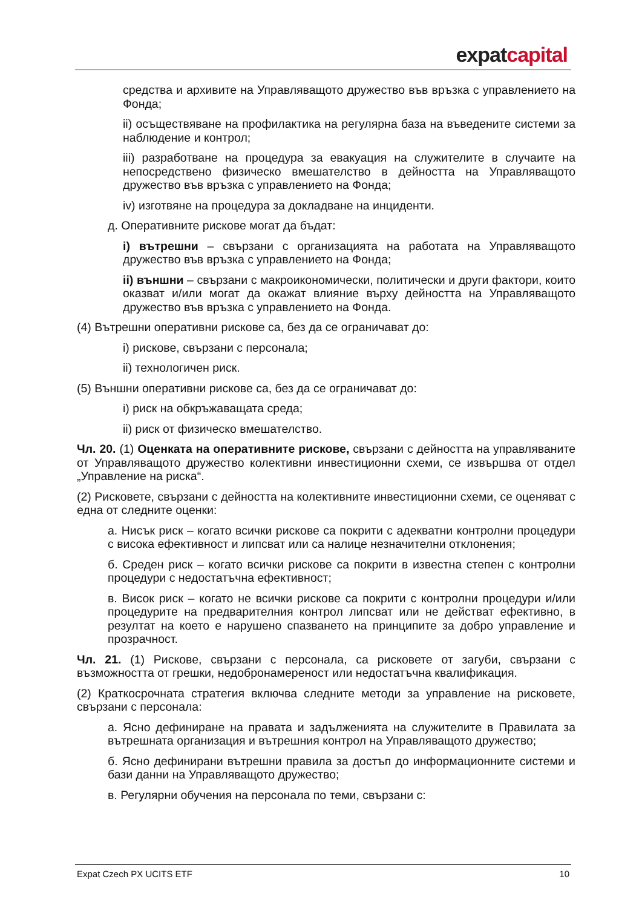expat capital
средства и архивите на Управляващото дружество във връзка с управлението на Фонда;
ii) осъществяване на профилактика на регулярна база на въведените системи за наблюдение и контрол;
iii) разработване на процедура за евакуация на служителите в случаите на непосредствено физическо вмешателство в дейността на Управляващото дружество във връзка с управлението на Фонда;
iv) изготвяне на процедура за докладване на инциденти.
д. Оперативните рискове могат да бъдат:
i) вътрешни – свързани с организацията на работата на Управляващото дружество във връзка с управлението на Фонда;
ii) външни – свързани с макроикономически, политически и други фактори, които оказват и/или могат да окажат влияние върху дейността на Управляващото дружество във връзка с управлението на Фонда.
(4) Вътрешни оперативни рискове са, без да се ограничават до:
i) рискове, свързани с персонала;
ii) технологичен риск.
(5) Външни оперативни рискове са, без да се ограничават до:
i) риск на обкръжаващата среда;
ii) риск от физическо вмешателство.
Чл. 20. (1) Оценката на оперативните рискове, свързани с дейността на управляваните от Управляващото дружество колективни инвестиционни схеми, се извършва от отдел „Управление на риска“.
(2) Рисковете, свързани с дейността на колективните инвестиционни схеми, се оценяват с една от следните оценки:
а. Нисък риск – когато всички рискове са покрити с адекватни контролни процедури с висока ефективност и липсват или са налице незначителни отклонения;
б. Среден риск – когато всички рискове са покрити в известна степен с контролни процедури с недостатъчна ефективност;
в. Висок риск – когато не всички рискове са покрити с контролни процедури и/или процедурите на предварителния контрол липсват или не действат ефективно, в резултат на което е нарушено спазването на принципите за добро управление и прозрачност.
Чл. 21. (1) Рискове, свързани с персонала, са рисковете от загуби, свързани с възможността от грешки, недобронамереност или недостатъчна квалификация.
(2) Краткосрочната стратегия включва следните методи за управление на рисковете, свързани с персонала:
а. Ясно дефиниране на правата и задълженията на служителите в Правилата за вътрешната организация и вътрешния контрол на Управляващото дружество;
б. Ясно дефинирани вътрешни правила за достъп до информационните системи и бази данни на Управляващото дружество;
в. Регулярни обучения на персонала по теми, свързани с:
Expat Czech PX UCITS ETF 10